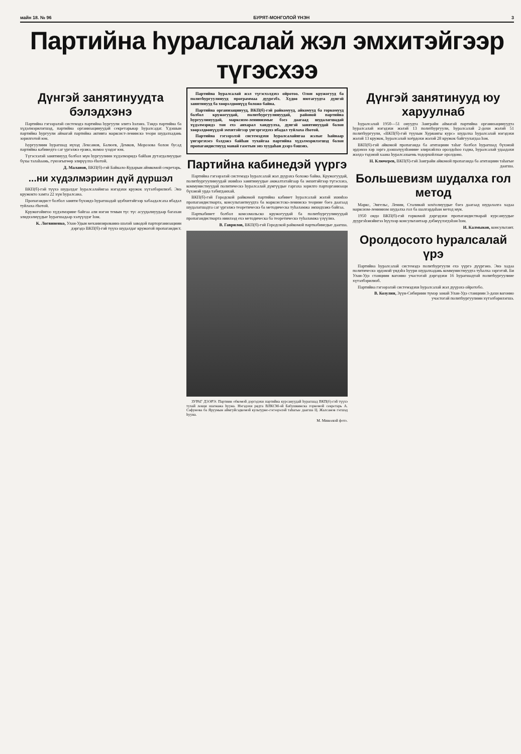майн 18. № 96 БУРЯТ-МОНГОЛОЙ ҮНЭН 3
Партийна һуралсалай жэл эмхитэйгээр түгэсхээ
Дүнгэй занятинуудта бэлэдхэнэ
Партийна гэгээрэлэй системэдэ партийна һургуули элитэ һэлэнэ. Тэндэ партийна ба хүдэлмэрилэгшэд, партийна организацинуудай секретарьнар һуралсадаг. Үдэшын партийна һургуули аймагай партийна активта марксист-ленинскэ теори шудалхадань зорилготой юм.
Һургуулиин һурагшад нүхэд Лексанов, Балюев, Демков, Морозова болон бусад партийна кабинедтэ саг үргэлжэ ерэжэ, номоо үзэдэг юм.
Түгэсхэлэй занятинууд болбол мүн һургуулиин хүдэлмэридэ байһан дутагдалнуудые бүхы талаһаань, гүнзэгыгөөр элирүүлхэ ёһотой.
Д. Маланов, ВКП(б)-гэй Байкало-Кударын аймкомой секретарь.
...ни хүдэлмэриин дүй дүршэл
ВКП(б)-гэй түүхэ шудалдаг һуралсалайнгаа нэгэдэхи кружок хүтэлбэрилнэб. Энэ кружокто хамта 22 хүн һуралсана.
Пропагандист болбол заняти бүхэндэ һурагшадай эдэбхитэйгээр хабаадалсаха ябадал туйлаха ёһотой.
Кружогойнгоо хүдэлмэриие байгаа али нэгэн темын түс түс асуудалнуудаар багахан элидхэлнүүдые һурагшадаар хэлүүлдэг һэм.
К. Логвиненко, Улан-Удын механизированнэ шэлэй заводой парторганизациин дэргэдэ ВКП(б)-гэй түүхэ шудалдаг кружогой пропагандист.
Партийна һуралсалай жэл түгэсхэлдэхэ ойротоо. Олон кружогууд ба политһургуулинууд программаа дүүргэбэ. Хүдөө нютагуудта дүнгэй занятинууд ба хөөрэлдөөнүүд боложо байна.
Партийна организацинууд, ВКП(б)-гэй райкомууд, айкомууд ба горкомууд болбол кружогуудай, политһургуулинуудай, районой партийна һургуулинуудай, марксизм-ленинизмые бэеэ даагаад шудалагшадай хүдэлмэридэ тон ехэ анхарал хандуулха, дүнгэй занятинуудай болон хөөрэлдөөнүүдэй эмхитэйгээр үнгэргэгдэхэ ябадал туйлаха ёһотой.
Партийна гэгээрэлэй системэдэхи һуралсалайнгаа жэлые һайнаар үнгэргэхэеэ бэлдэжэ байһан тухайгаа партийна хүдэлмэрилэгшэд болон пропагандистнууд манай газетын энэ хуудаһан дээрэ бэшэнэ.
Партийна кабинедэй үүргэ
Партийна гэгээрэлэй системэдэ һуралсалай жэл дүүрэхэ боложо байна. Кружогуудай, политһургуулинуудай эхинһээ занятинуудые амжалтатайгаар ба эмхитэйгээр түгэсхэхэ, коммунистнуудай политическэ һуралсалай дүнгүүдые гаргаха зорилго парторганизаци бүхэнэй урда табигданхай.
ВКП(б)-гэй Городской райкомой партийна кабинет һуралсалай жэлэй эхинһээ пропагандистнарта, консультантнуудта ба марксистско-ленинскэ теориие бэеэ даагаад шудалагшадта саг үргэлжэ теоретическэ ба методическа туһаламжа эмхидхэжэ байгаа.
Парткабинет болбол комсомольско кружогуудай ба политһургуулинуудай пропагандистнарта ниилээд ехэ методическа ба теоретическэ туһаламжа үзүүлнэ.
В. Гаврилов, ВКП(б)-гэй Городской райкомой парткабинедые даагша.
ЗУРАГ ДЭЭРЭ: Партиин обкомой дэргэдэхи партийна курсануудай һурагшад ВКП(б)-гэй түүхэ тухай лекци шагнажа һууна. Нэгэдэхи рядта ВЛКСМ-эй Бабушкинска горкомой секретарь А. Сафунова ба Яруунын аймгуйсэдкомой культурно-гэгээрэлэй таһагые даагша Ц. Жалсанов гэгшэд һууна.
М. Минеевэй фото.
Дүнгэй занятинууд юу харуулнаб
Һуралсалай 1950—51 онуудта Заиграйн аймагай партийна организацинуудта һуралсалай нэгэдэхи жэлэй 13 политһургуули, һуралсалай 2-дохи жэлэй 51 политһургуули, «ВКП(б)-гэй түүхын Хуряангы курс» шудалха һуралсалай нэгэдэхи жэлэй 13 кружок, һуралсалай хоёрдохи жэлэй 28 кружок байгуулагдаа һэн.
ВКП(б)-гэй айкомой пропаганда ба агитациин таһаг болбол һурагшад бүхэнэй эрдэмээ хэр зэргэ дээшэлүүлһэниие элирхэйлхэ оролдоһоо гадна, һуралсалай удаадахи жэлдэ тэдэнэй хаана һуралсахыень тодорхойлхые оролдоно.
Н. Ключерев, ВКП(б)-гэй Заиграйн айкомой пропаганда ба агитациин таһагые даагша.
Большевизм шудалха гол метод
Маркс, Энгельс, Ленин, Сталинай зохёолнуудые бэеэ даагаад шудалалга хадаа марксизм-ленинизм шудалха гол ба шалгардаһан метод мүн.
1950 ондо ВКП(б)-гэй горкомой дэргэдэхи пропагандистнарай курсануудые дүүргэһэнэйнгээ һүүлээр консультантаар дэбжүүлэгдэһэн һэм.
И. Калмыков, консультант.
Оролдосото һуралсалай үрэ
Партийна һуралсалай системэдэ политһургуули ехэ үүргэ дүүргэнэ. Энэ хадаа политическэ эрдэмэй үндэһэ һуури шудалхадань коммунистнуудта туһалха зэргэтэй. Би Улан-Удэ станциин вагонно участогай дэргэдэхи 16 һурагшадтай политһургуулиие хүтэлбэрилнэб.
Партийна гэгээрэлэй системэдэхи һуралсалай жэл дүүрэхэ ойротобо.
В. Козулин, Зүүн-Сибириин түмэр замай Улан-Удэ станциин 3-дахи вагонно участогай политһургуулиин хүтэлбэрилэгшэ.